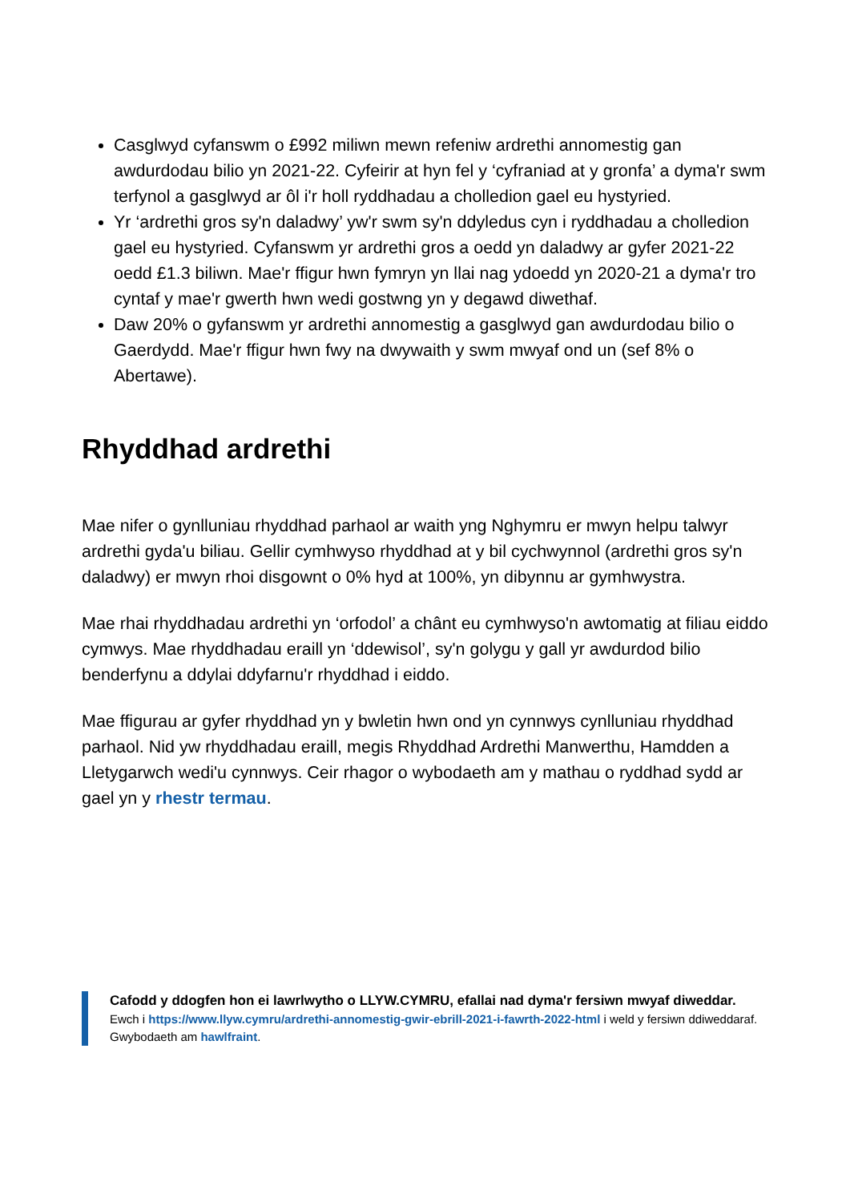Casglwyd cyfanswm o £992 miliwn mewn refeniw ardrethi annomestig gan awdurdodau bilio yn 2021-22. Cyfeirir at hyn fel y ‘cyfraniad at y gronfa’ a dyma'r swm terfynol a gasglwyd ar ôl i'r holl ryddhadau a cholledion gael eu hystyried.
Yr ‘ardrethi gros sy'n daladwy’ yw'r swm sy'n ddyledus cyn i ryddhadau a cholledion gael eu hystyried. Cyfanswm yr ardrethi gros a oedd yn daladwy ar gyfer 2021-22 oedd £1.3 biliwn. Mae'r ffigur hwn fymryn yn llai nag ydoedd yn 2020-21 a dyma'r tro cyntaf y mae'r gwerth hwn wedi gostwng yn y degawd diwethaf.
Daw 20% o gyfanswm yr ardrethi annomestig a gasglwyd gan awdurdodau bilio o Gaerdydd. Mae'r ffigur hwn fwy na dwywaith y swm mwyaf ond un (sef 8% o Abertawe).
Rhyddhad ardrethi
Mae nifer o gynlluniau rhyddhad parhaol ar waith yng Nghymru er mwyn helpu talwyr ardrethi gyda'u biliau. Gellir cymhwyso rhyddhad at y bil cychwynnol (ardrethi gros sy'n daladwy) er mwyn rhoi disgownt o 0% hyd at 100%, yn dibynnu ar gymhwystra.
Mae rhai rhyddhadau ardrethi yn ‘orfodol’ a chânt eu cymhwyso'n awtomatig at filiau eiddo cymwys. Mae rhyddhadau eraill yn ‘ddewisol’, sy'n golygu y gall yr awdurdod bilio benderfynu a ddylai ddyfarnu'r rhyddhad i eiddo.
Mae ffigurau ar gyfer rhyddhad yn y bwletin hwn ond yn cynnwys cynlluniau rhyddhad parhaol. Nid yw rhyddhadau eraill, megis Rhyddhad Ardrethi Manwerthu, Hamdden a Lletygarwch wedi'u cynnwys. Ceir rhagor o wybodaeth am y mathau o ryddhad sydd ar gael yn y rhestr termau.
Cafodd y ddogfen hon ei lawrlwytho o LLYW.CYMRU, efallai nad dyma'r fersiwn mwyaf diweddar.
Ewch i https://www.llyw.cymru/ardrethi-annomestig-gwir-ebrill-2021-i-fawrth-2022-html i weld y fersiwn ddiweddaraf.
Gwybodaeth am hawlfraint.